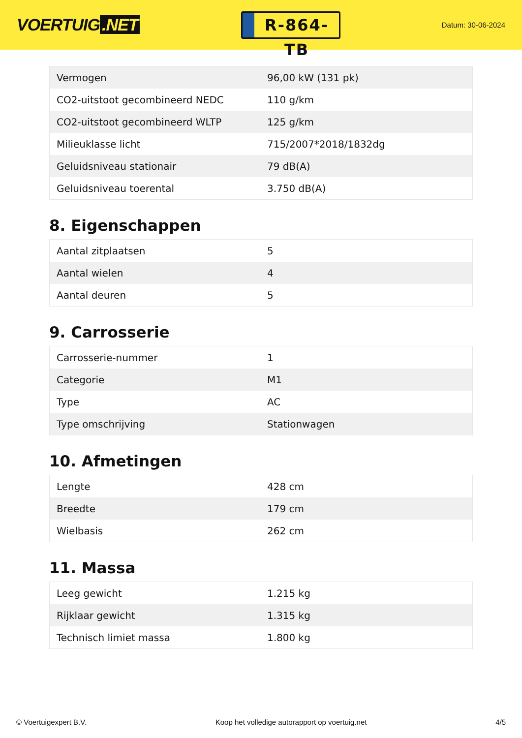VOERTUIG.NET
R-864-TB
Datum: 30-06-2024
| Vermogen | 96,00 kW (131 pk) |
| CO2-uitstoot gecombineerd NEDC | 110 g/km |
| CO2-uitstoot gecombineerd WLTP | 125 g/km |
| Milieuklasse licht | 715/2007*2018/1832dg |
| Geluidsniveau stationair | 79 dB(A) |
| Geluidsniveau toerental | 3.750 dB(A) |
8. Eigenschappen
| Aantal zitplaatsen | 5 |
| Aantal wielen | 4 |
| Aantal deuren | 5 |
9. Carrosserie
| Carrosserie-nummer | 1 |
| Categorie | M1 |
| Type | AC |
| Type omschrijving | Stationwagen |
10. Afmetingen
| Lengte | 428 cm |
| Breedte | 179 cm |
| Wielbasis | 262 cm |
11. Massa
| Leeg gewicht | 1.215 kg |
| Rijklaar gewicht | 1.315 kg |
| Technisch limiet massa | 1.800 kg |
© Voertuigexpert B.V. Koop het volledige autorapport op voertuig.net 4/5